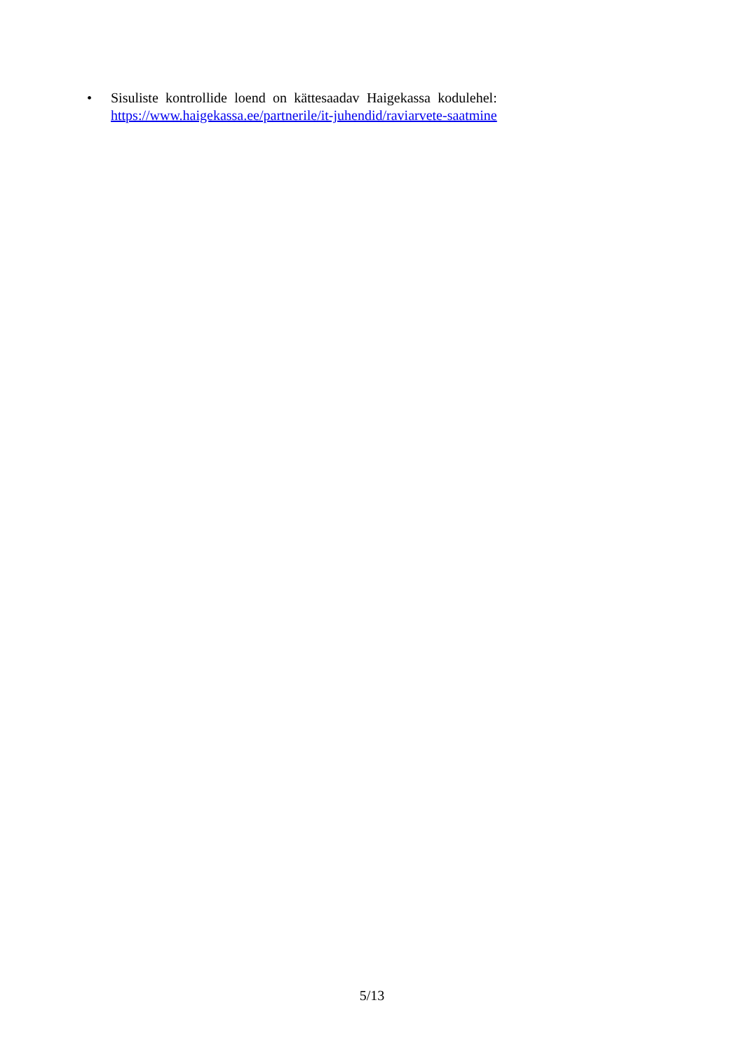• Sisuliste kontrollide loend on kättesaadav Haigekassa kodulehel:
https://www.haigekassa.ee/partnerile/it-juhendid/raviarvete-saatmine
5/13